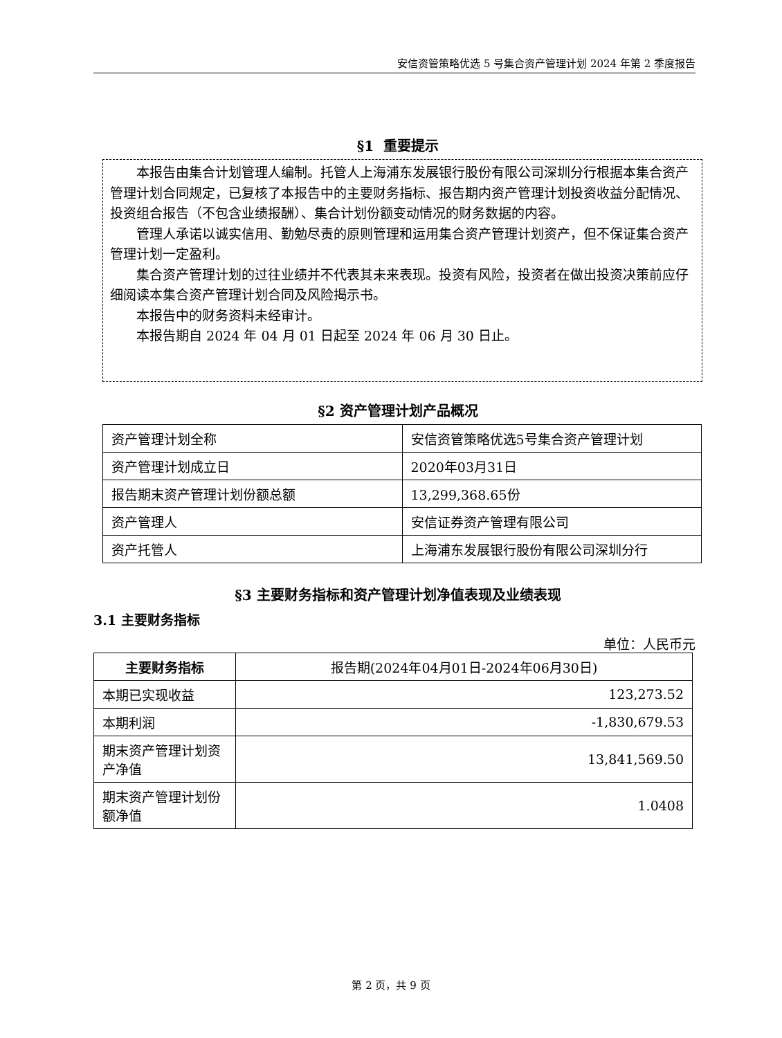安信资管策略优选 5 号集合资产管理计划 2024 年第 2 季度报告
§1 重要提示
本报告由集合计划管理人编制。托管人上海浦东发展银行股份有限公司深圳分行根据本集合资产管理计划合同规定，已复核了本报告中的主要财务指标、报告期内资产管理计划投资收益分配情况、投资组合报告（不包含业绩报酬）、集合计划份额变动情况的财务数据的内容。
管理人承诺以诚实信用、勤勉尽责的原则管理和运用集合资产管理计划资产，但不保证集合资产管理计划一定盈利。
集合资产管理计划的过往业绩并不代表其未来表现。投资有风险，投资者在做出投资决策前应仔细阅读本集合资产管理计划合同及风险揭示书。
本报告中的财务资料未经审计。
本报告期自 2024 年 04 月 01 日起至 2024 年 06 月 30 日止。
§2 资产管理计划产品概况
| 资产管理计划全称 | 安信资管策略优选5号集合资产管理计划 |
| 资产管理计划成立日 | 2020年03月31日 |
| 报告期末资产管理计划份额总额 | 13,299,368.65份 |
| 资产管理人 | 安信证券资产管理有限公司 |
| 资产托管人 | 上海浦东发展银行股份有限公司深圳分行 |
§3 主要财务指标和资产管理计划净值表现及业绩表现
3.1 主要财务指标
单位：人民币元
| 主要财务指标 | 报告期(2024年04月01日-2024年06月30日) |
| --- | --- |
| 本期已实现收益 | 123,273.52 |
| 本期利润 | -1,830,679.53 |
| 期末资产管理计划资产净值 | 13,841,569.50 |
| 期末资产管理计划份额净值 | 1.0408 |
第 2 页，共 9 页